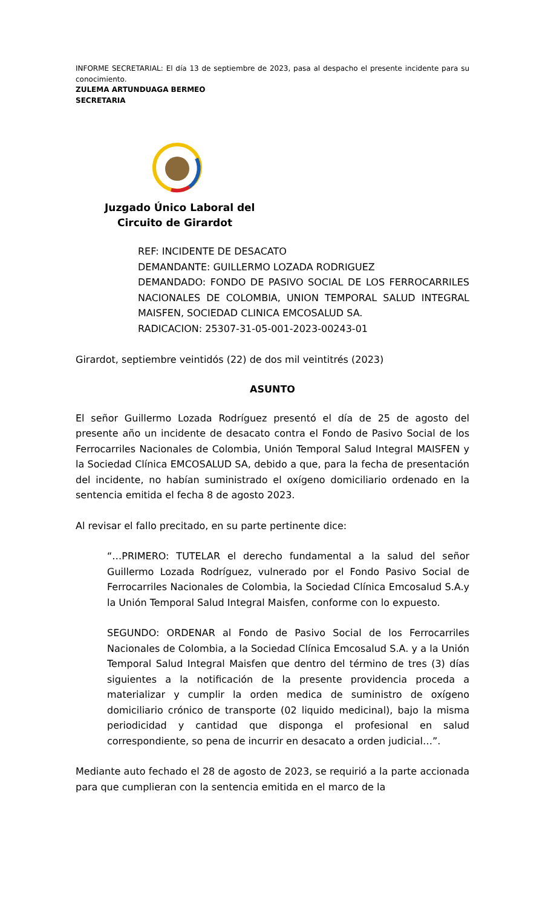INFORME SECRETARIAL: El día 13 de septiembre de 2023, pasa al despacho el presente incidente para su conocimiento.
ZULEMA ARTUNDUAGA BERMEO
SECRETARIA
Juzgado Único Laboral del
Circuito de Girardot
REF: INCIDENTE DE DESACATO
DEMANDANTE: GUILLERMO LOZADA RODRIGUEZ
DEMANDADO: FONDO DE PASIVO SOCIAL DE LOS FERROCARRILES NACIONALES DE COLOMBIA, UNION TEMPORAL SALUD INTEGRAL MAISFEN, SOCIEDAD CLINICA EMCOSALUD SA.
RADICACION: 25307-31-05-001-2023-00243-01
Girardot, septiembre veintidós (22) de dos mil veintitrés (2023)
ASUNTO
El señor Guillermo Lozada Rodríguez presentó el día de 25 de agosto del presente año un incidente de desacato contra el Fondo de Pasivo Social de los Ferrocarriles Nacionales de Colombia, Unión Temporal Salud Integral MAISFEN y la Sociedad Clínica EMCOSALUD SA, debido a que, para la fecha de presentación del incidente, no habían suministrado el oxígeno domiciliario ordenado en la sentencia emitida el fecha 8 de agosto 2023.
Al revisar el fallo precitado, en su parte pertinente dice:
“…PRIMERO: TUTELAR el derecho fundamental a la salud del señor Guillermo Lozada Rodríguez, vulnerado por el Fondo Pasivo Social de Ferrocarriles Nacionales de Colombia, la Sociedad Clínica Emcosalud S.A.y la Unión Temporal Salud Integral Maisfen, conforme con lo expuesto.
SEGUNDO: ORDENAR al Fondo de Pasivo Social de los Ferrocarriles Nacionales de Colombia, a la Sociedad Clínica Emcosalud S.A. y a la Unión Temporal Salud Integral Maisfen que dentro del término de tres (3) días siguientes a la notificación de la presente providencia proceda a materializar y cumplir la orden medica de suministro de oxígeno domiciliario crónico de transporte (02 liquido medicinal), bajo la misma periodicidad y cantidad que disponga el profesional en salud correspondiente, so pena de incurrir en desacato a orden judicial…”.
Mediante auto fechado el 28 de agosto de 2023, se requirió a la parte accionada para que cumplieran con la sentencia emitida en el marco de la